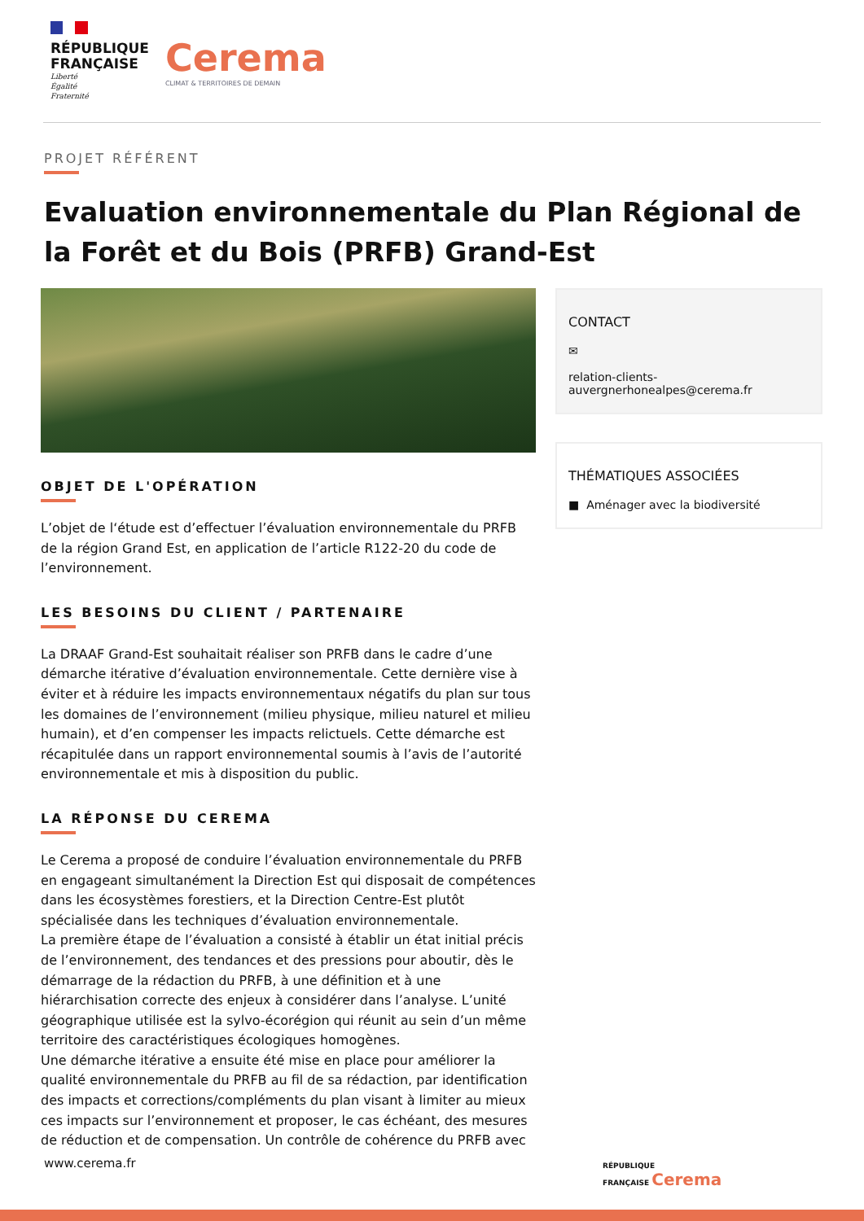RÉPUBLIQUE
FRANÇAISE
Liberté
Égalité
Fraternité
Cerema
CLIMAT & TERRITOIRES DE DEMAIN
PROJET RÉFÉRENT
Evaluation environnementale du Plan Régional de la Forêt et du Bois (PRFB) Grand-Est
OBJET DE L'OPÉRATION
L’objet de l‘étude est d’effectuer l’évaluation environnementale du PRFB de la région Grand Est, en application de l’article R122-20 du code de l’environnement.
LES BESOINS DU CLIENT / PARTENAIRE
La DRAAF Grand-Est souhaitait réaliser son PRFB dans le cadre d’une démarche itérative d’évaluation environnementale. Cette dernière vise à éviter et à réduire les impacts environnementaux négatifs du plan sur tous les domaines de l’environnement (milieu physique, milieu naturel et milieu humain), et d’en compenser les impacts relictuels. Cette démarche est récapitulée dans un rapport environnemental soumis à l’avis de l’autorité environnementale et mis à disposition du public.
LA RÉPONSE DU CEREMA
Le Cerema a proposé de conduire l’évaluation environnementale du PRFB en engageant simultanément la Direction Est qui disposait de compétences dans les écosystèmes forestiers, et la Direction Centre-Est plutôt spécialisée dans les techniques d’évaluation environnementale.
La première étape de l’évaluation a consisté à établir un état initial précis de l’environnement, des tendances et des pressions pour aboutir, dès le démarrage de la rédaction du PRFB, à une définition et à une hiérarchisation correcte des enjeux à considérer dans l’analyse. L’unité géographique utilisée est la sylvo-écorégion qui réunit au sein d’un même territoire des caractéristiques écologiques homogènes.
Une démarche itérative a ensuite été mise en place pour améliorer la qualité environnementale du PRFB au fil de sa rédaction, par identification des impacts et corrections/compléments du plan visant à limiter au mieux ces impacts sur l’environnement et proposer, le cas échéant, des mesures de réduction et de compensation. Un contrôle de cohérence du PRFB avec
CONTACT
✉
relation-clients-
auvergnerhonealpes@cerema.fr
THÉMATIQUES ASSOCIÉES
■ Aménager avec la biodiversité
www.cerema.fr
RÉPUBLIQUE
FRANÇAISE Cerema